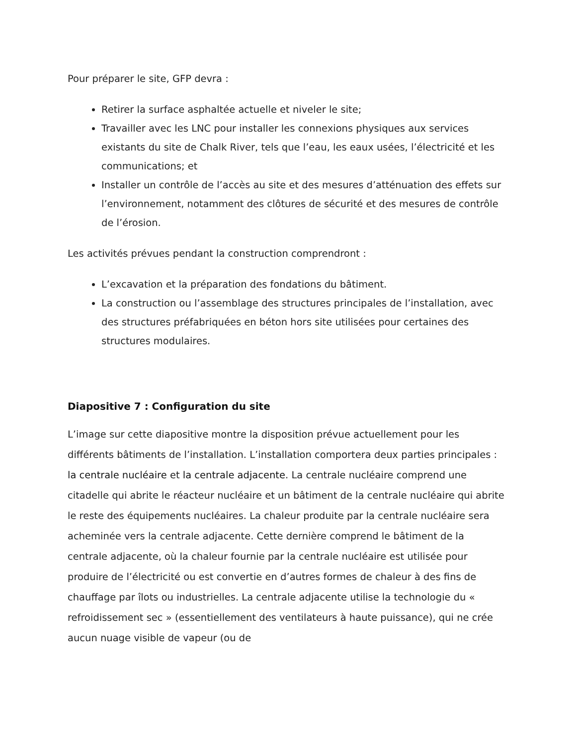Pour préparer le site, GFP devra :
Retirer la surface asphaltée actuelle et niveler le site;
Travailler avec les LNC pour installer les connexions physiques aux services existants du site de Chalk River, tels que l’eau, les eaux usées, l’électricité et les communications; et
Installer un contrôle de l’accès au site et des mesures d’atténuation des effets sur l’environnement, notamment des clôtures de sécurité et des mesures de contrôle de l’érosion.
Les activités prévues pendant la construction comprendront :
L’excavation et la préparation des fondations du bâtiment.
La construction ou l’assemblage des structures principales de l’installation, avec des structures préfabriquées en béton hors site utilisées pour certaines des structures modulaires.
Diapositive 7 : Configuration du site
L’image sur cette diapositive montre la disposition prévue actuellement pour les différents bâtiments de l’installation. L’installation comportera deux parties principales : la centrale nucléaire et la centrale adjacente. La centrale nucléaire comprend une citadelle qui abrite le réacteur nucléaire et un bâtiment de la centrale nucléaire qui abrite le reste des équipements nucléaires. La chaleur produite par la centrale nucléaire sera acheminée vers la centrale adjacente. Cette dernière comprend le bâtiment de la centrale adjacente, où la chaleur fournie par la centrale nucléaire est utilisée pour produire de l’électricité ou est convertie en d’autres formes de chaleur à des fins de chauffage par îlots ou industrielles. La centrale adjacente utilise la technologie du « refroidissement sec » (essentiellement des ventilateurs à haute puissance), qui ne crée aucun nuage visible de vapeur (ou de